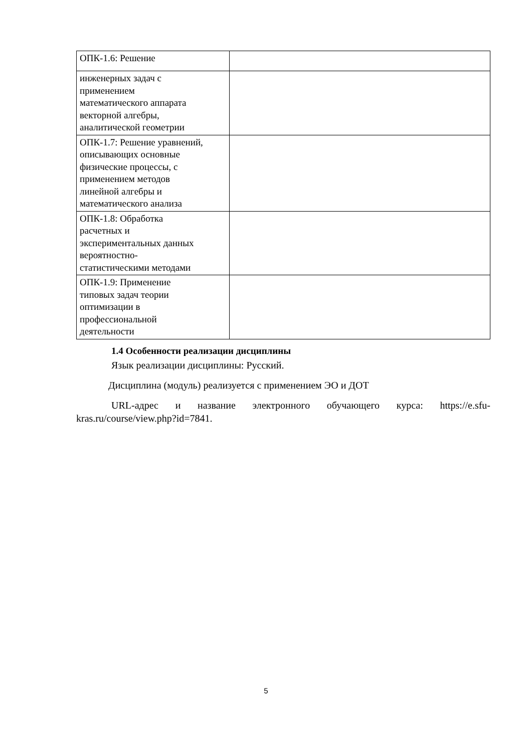| ОПК-1.6: Решение | |
| инженерных задач с применением математического аппарата векторной алгебры, аналитической геометрии | |
| ОПК-1.7: Решение уравнений, описывающих основные физические процессы, с применением методов линейной алгебры и математического анализа | |
| ОПК-1.8: Обработка расчетных и экспериментальных данных вероятностно- статистическими методами | |
| ОПК-1.9: Применение типовых задач теории оптимизации в профессиональной деятельности | |
1.4 Особенности реализации дисциплины
Язык реализации дисциплины: Русский.
Дисциплина (модуль) реализуется с применением ЭО и ДОТ
URL-адрес и название электронного обучающего курса: https://e.sfu-kras.ru/course/view.php?id=7841.
5